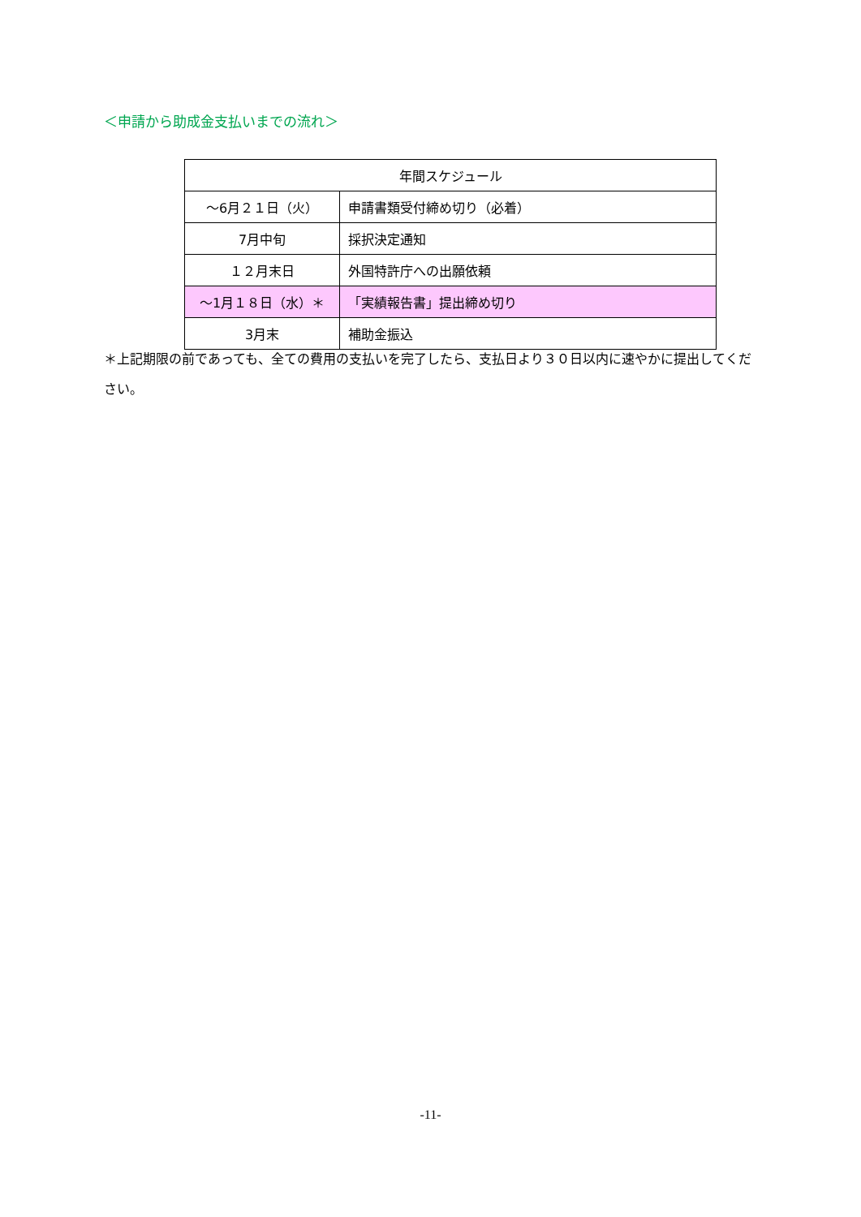＜申請から助成金支払いまでの流れ＞
| 年間スケジュール | |
| --- | --- |
| ～6月２１日（火） | 申請書類受付締め切り（必着） |
| 7月中旬 | 採択決定通知 |
| １２月末日 | 外国特許庁への出願依頼 |
| ～1月１８日（水）＊ | 「実績報告書」提出締め切り |
| 3月末 | 補助金振込 |
＊上記期限の前であっても、全ての費用の支払いを完了したら、支払日より３０日以内に速やかに提出してください。
-11-